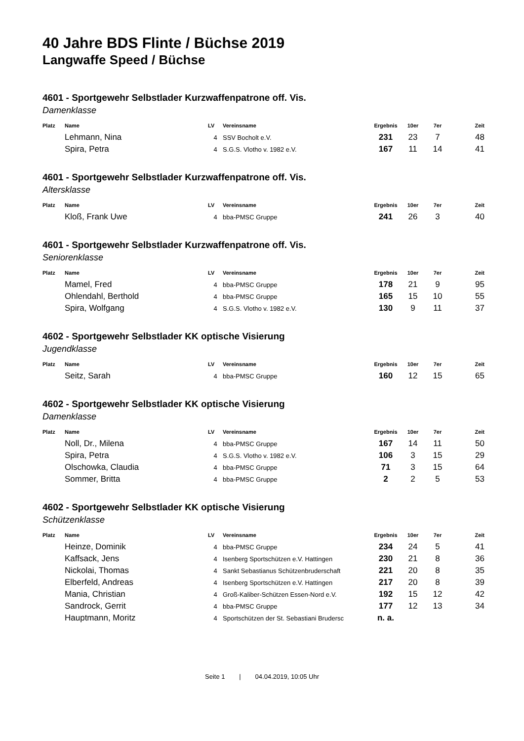40 Jahre BDS Flinte / Büchse 2019
Langwaffe Speed / Büchse
4601 - Sportgewehr Selbstlader Kurzwaffenpatrone off. Vis.
Damenklasse
| Platz | Name | LV | Vereinsname | Ergebnis | 10er | 7er | Zeit |
| --- | --- | --- | --- | --- | --- | --- | --- |
| | Lehmann, Nina | 4 | SSV Bocholt e.V. | 231 | 23 | 7 | 48 |
| | Spira, Petra | 4 | S.G.S. Vlotho v. 1982 e.V. | 167 | 11 | 14 | 41 |
4601 - Sportgewehr Selbstlader Kurzwaffenpatrone off. Vis.
Altersklasse
| Platz | Name | LV | Vereinsname | Ergebnis | 10er | 7er | Zeit |
| --- | --- | --- | --- | --- | --- | --- | --- |
| | Kloß, Frank Uwe | 4 | bba-PMSC Gruppe | 241 | 26 | 3 | 40 |
4601 - Sportgewehr Selbstlader Kurzwaffenpatrone off. Vis.
Seniorenklasse
| Platz | Name | LV | Vereinsname | Ergebnis | 10er | 7er | Zeit |
| --- | --- | --- | --- | --- | --- | --- | --- |
| | Mamel, Fred | 4 | bba-PMSC Gruppe | 178 | 21 | 9 | 95 |
| | Ohlendahl, Berthold | 4 | bba-PMSC Gruppe | 165 | 15 | 10 | 55 |
| | Spira, Wolfgang | 4 | S.G.S. Vlotho v. 1982 e.V. | 130 | 9 | 11 | 37 |
4602 - Sportgewehr Selbstlader KK optische Visierung
Jugendklasse
| Platz | Name | LV | Vereinsname | Ergebnis | 10er | 7er | Zeit |
| --- | --- | --- | --- | --- | --- | --- | --- |
| | Seitz, Sarah | 4 | bba-PMSC Gruppe | 160 | 12 | 15 | 65 |
4602 - Sportgewehr Selbstlader KK optische Visierung
Damenklasse
| Platz | Name | LV | Vereinsname | Ergebnis | 10er | 7er | Zeit |
| --- | --- | --- | --- | --- | --- | --- | --- |
| | Noll, Dr., Milena | 4 | bba-PMSC Gruppe | 167 | 14 | 11 | 50 |
| | Spira, Petra | 4 | S.G.S. Vlotho v. 1982 e.V. | 106 | 3 | 15 | 29 |
| | Olschowka, Claudia | 4 | bba-PMSC Gruppe | 71 | 3 | 15 | 64 |
| | Sommer, Britta | 4 | bba-PMSC Gruppe | 2 | 2 | 5 | 53 |
4602 - Sportgewehr Selbstlader KK optische Visierung
Schützenklasse
| Platz | Name | LV | Vereinsname | Ergebnis | 10er | 7er | Zeit |
| --- | --- | --- | --- | --- | --- | --- | --- |
| | Heinze, Dominik | 4 | bba-PMSC Gruppe | 234 | 24 | 5 | 41 |
| | Kaffsack, Jens | 4 | Isenberg Sportschützen e.V. Hattingen | 230 | 21 | 8 | 36 |
| | Nickolai, Thomas | 4 | Sankt Sebastianus Schützenbruderschaft | 221 | 20 | 8 | 35 |
| | Elberfeld, Andreas | 4 | Isenberg Sportschützen e.V. Hattingen | 217 | 20 | 8 | 39 |
| | Mania, Christian | 4 | Groß-Kaliber-Schützen Essen-Nord e.V. | 192 | 15 | 12 | 42 |
| | Sandrock, Gerrit | 4 | bba-PMSC Gruppe | 177 | 12 | 13 | 34 |
| | Hauptmann, Moritz | 4 | Sportschützen der St. Sebastiani Brudersc | n. a. | | | |
Seite 1 | 04.04.2019, 10:05 Uhr